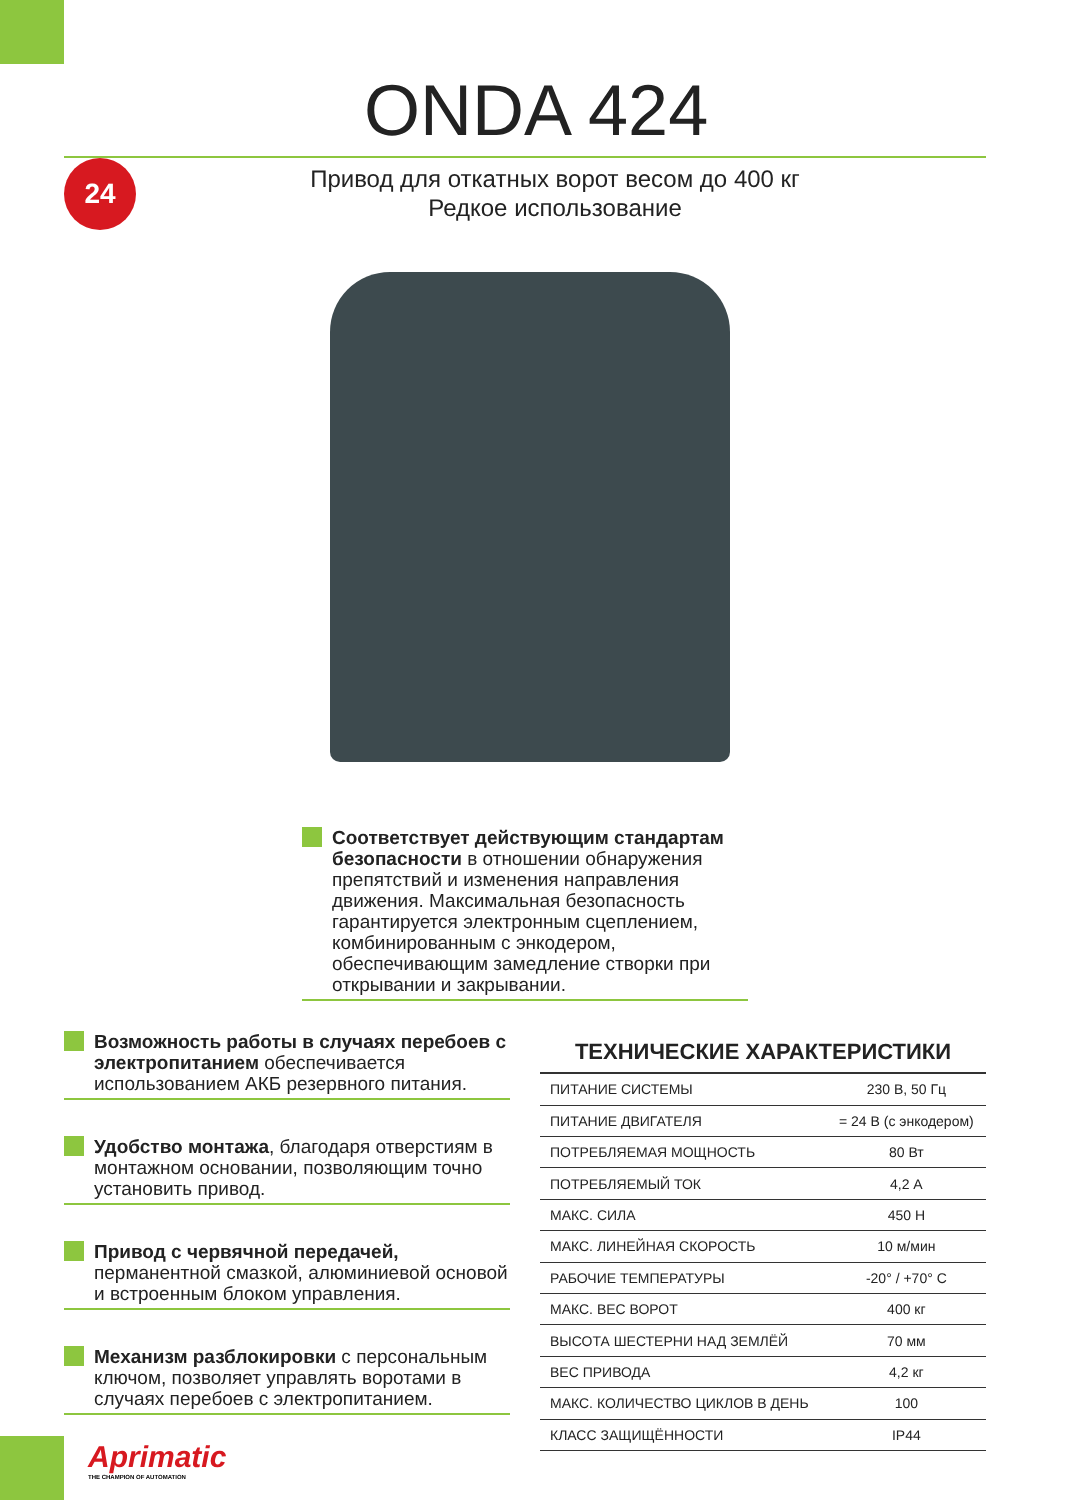ONDA 424
Привод для откатных ворот весом до 400 кг
Редкое использование
24
Соответствует действующим стандартам безопасности в отношении обнаружения препятствий и изменения направления движения. Максимальная безопасность гарантируется электронным сцеплением, комбинированным с энкодером, обеспечивающим замедление створки при открывании и закрывании.
Возможность работы в случаях перебоев с электропитанием обеспечивается использованием АКБ резервного питания.
Удобство монтажа, благодаря отверстиям в монтажном основании, позволяющим точно установить привод.
Привод с червячной передачей, перманентной смазкой, алюминиевой основой и встроенным блоком управления.
Механизм разблокировки с персональным ключом, позволяет управлять воротами в случаях перебоев с электропитанием.
| ТЕХНИЧЕСКИЕ ХАРАКТЕРИСТИКИ | |
| --- | --- |
| ПИТАНИЕ СИСТЕМЫ | 230 В, 50 Гц |
| ПИТАНИЕ ДВИГАТЕЛЯ | = 24 В (с энкодером) |
| ПОТРЕБЛЯЕМАЯ МОЩНОСТЬ | 80 Вт |
| ПОТРЕБЛЯЕМЫЙ ТОК | 4,2 А |
| МАКС. СИЛА | 450 Н |
| МАКС. ЛИНЕЙНАЯ СКОРОСТЬ | 10 м/мин |
| РАБОЧИЕ ТЕМПЕРАТУРЫ | -20° / +70° С |
| МАКС. ВЕС ВОРОТ | 400 кг |
| ВЫСОТА ШЕСТЕРНИ НАД ЗЕМЛЁЙ | 70 мм |
| ВЕС ПРИВОДА | 4,2 кг |
| МАКС. КОЛИЧЕСТВО ЦИКЛОВ В ДЕНЬ | 100 |
| КЛАСС ЗАЩИЩЁННОСТИ | IP44 |
Aprimatic
THE CHAMPION OF AUTOMATION